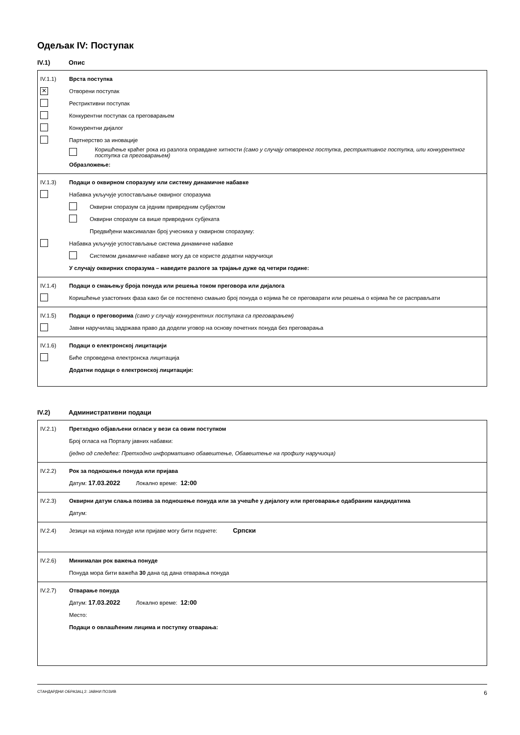Одељак IV: Поступак
IV.1) Опис
IV.1.1) Врста поступка
✕ Отворени поступак
Рестриктивни поступак
Конкурентни поступак са преговарањем
Конкурентни дијалог
Партнерство за иновације
Коришћење краћег рока из разлога оправдане хитности (само у случају отвореног поступка, рестриктивног поступка, или конкурентног поступка са преговарањем)
Образложење:
IV.1.3) Подаци о оквирном споразуму или систему динамичне набавке
Набавка укључује успостављање оквирног споразума
Оквирни споразум са једним привредним субјектом
Оквирни споразум са више привредних субјеката
Предвиђени максималан број учесника у оквирном споразуму:
Набавка укључује успостављање система динамичне набавке
Системом динамичне набавке могу да се користе додатни наручиоци
У случају оквирних споразума – наведите разлоге за трајање дуже од четири године:
IV.1.4) Подаци о смањењу броја понуда или решења током преговора или дијалога
Коришћење узастопних фаза како би се постепено смањио број понуда о којима ће се преговарати или решења о којима ће се расправљати
IV.1.5) Подаци о преговорима (само у случају конкурентних поступака са преговарањем)
Јавни наручилац задржава право да додели уговор на основу почетних понуда без преговарања
IV.1.6) Подаци о електронској лицитацији
Биће спроведена електронска лицитација
Додатни подаци о електронској лицитацији:
IV.2) Административни подаци
IV.2.1) Претходно објављени огласи у вези са овим поступком
Број огласа на Порталу јавних набавки:
(једно од следећег: Претходно информативно обавештење, Обавештење на профилу наручиоца)
IV.2.2) Рок за подношење понуда или пријава
Датум: 17.03.2022 Локално време: 12:00
IV.2.3) Оквирни датум слања позива за подношење понуда или за учешће у дијалогу или преговарање одабраним кандидатима
Датум:
IV.2.4) Језици на којима понуде или пријаве могу бити поднете: Српски
IV.2.6) Минималан рок важења понуде
Понуда мора бити важећа 30 дана од дана отварања понуда
IV.2.7) Отварање понуда
Датум: 17.03.2022 Локално време: 12:00
Место:
Подаци о овлашћеним лицима и поступку отварања:
СТАНДАРДНИ ОБРАЗАЦ 2: ЈАВНИ ПОЗИВ 6